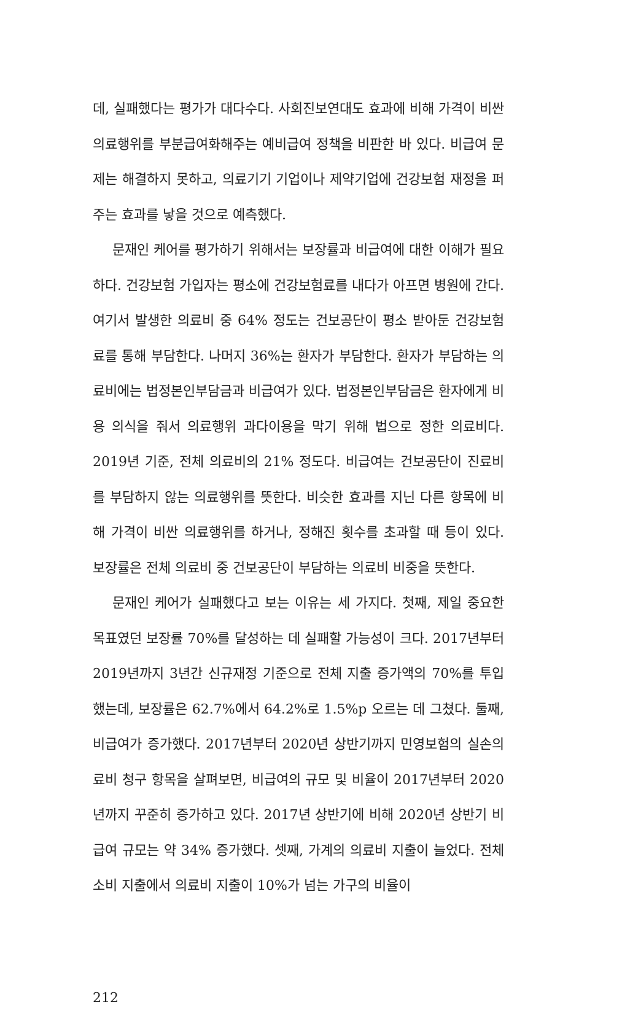데, 실패했다는 평가가 대다수다. 사회진보연대도 효과에 비해 가격이 비싼 의료행위를 부분급여화해주는 예비급여 정책을 비판한 바 있다. 비급여 문제는 해결하지 못하고, 의료기기 기업이나 제약기업에 건강보험 재정을 퍼주는 효과를 낳을 것으로 예측했다.
문재인 케어를 평가하기 위해서는 보장률과 비급여에 대한 이해가 필요하다. 건강보험 가입자는 평소에 건강보험료를 내다가 아프면 병원에 간다. 여기서 발생한 의료비 중 64% 정도는 건보공단이 평소 받아둔 건강보험료를 통해 부담한다. 나머지 36%는 환자가 부담한다. 환자가 부담하는 의료비에는 법정본인부담금과 비급여가 있다. 법정본인부담금은 환자에게 비용 의식을 줘서 의료행위 과다이용을 막기 위해 법으로 정한 의료비다. 2019년 기준, 전체 의료비의 21% 정도다. 비급여는 건보공단이 진료비를 부담하지 않는 의료행위를 뜻한다. 비슷한 효과를 지닌 다른 항목에 비해 가격이 비싼 의료행위를 하거나, 정해진 횟수를 초과할 때 등이 있다. 보장률은 전체 의료비 중 건보공단이 부담하는 의료비 비중을 뜻한다.
문재인 케어가 실패했다고 보는 이유는 세 가지다. 첫째, 제일 중요한 목표였던 보장률 70%를 달성하는 데 실패할 가능성이 크다. 2017년부터 2019년까지 3년간 신규재정 기준으로 전체 지출 증가액의 70%를 투입했는데, 보장률은 62.7%에서 64.2%로 1.5%p 오르는 데 그쳤다. 둘째, 비급여가 증가했다. 2017년부터 2020년 상반기까지 민영보험의 실손의료비 청구 항목을 살펴보면, 비급여의 규모 및 비율이 2017년부터 2020년까지 꾸준히 증가하고 있다. 2017년 상반기에 비해 2020년 상반기 비급여 규모는 약 34% 증가했다. 셋째, 가계의 의료비 지출이 늘었다. 전체 소비 지출에서 의료비 지출이 10%가 넘는 가구의 비율이
212